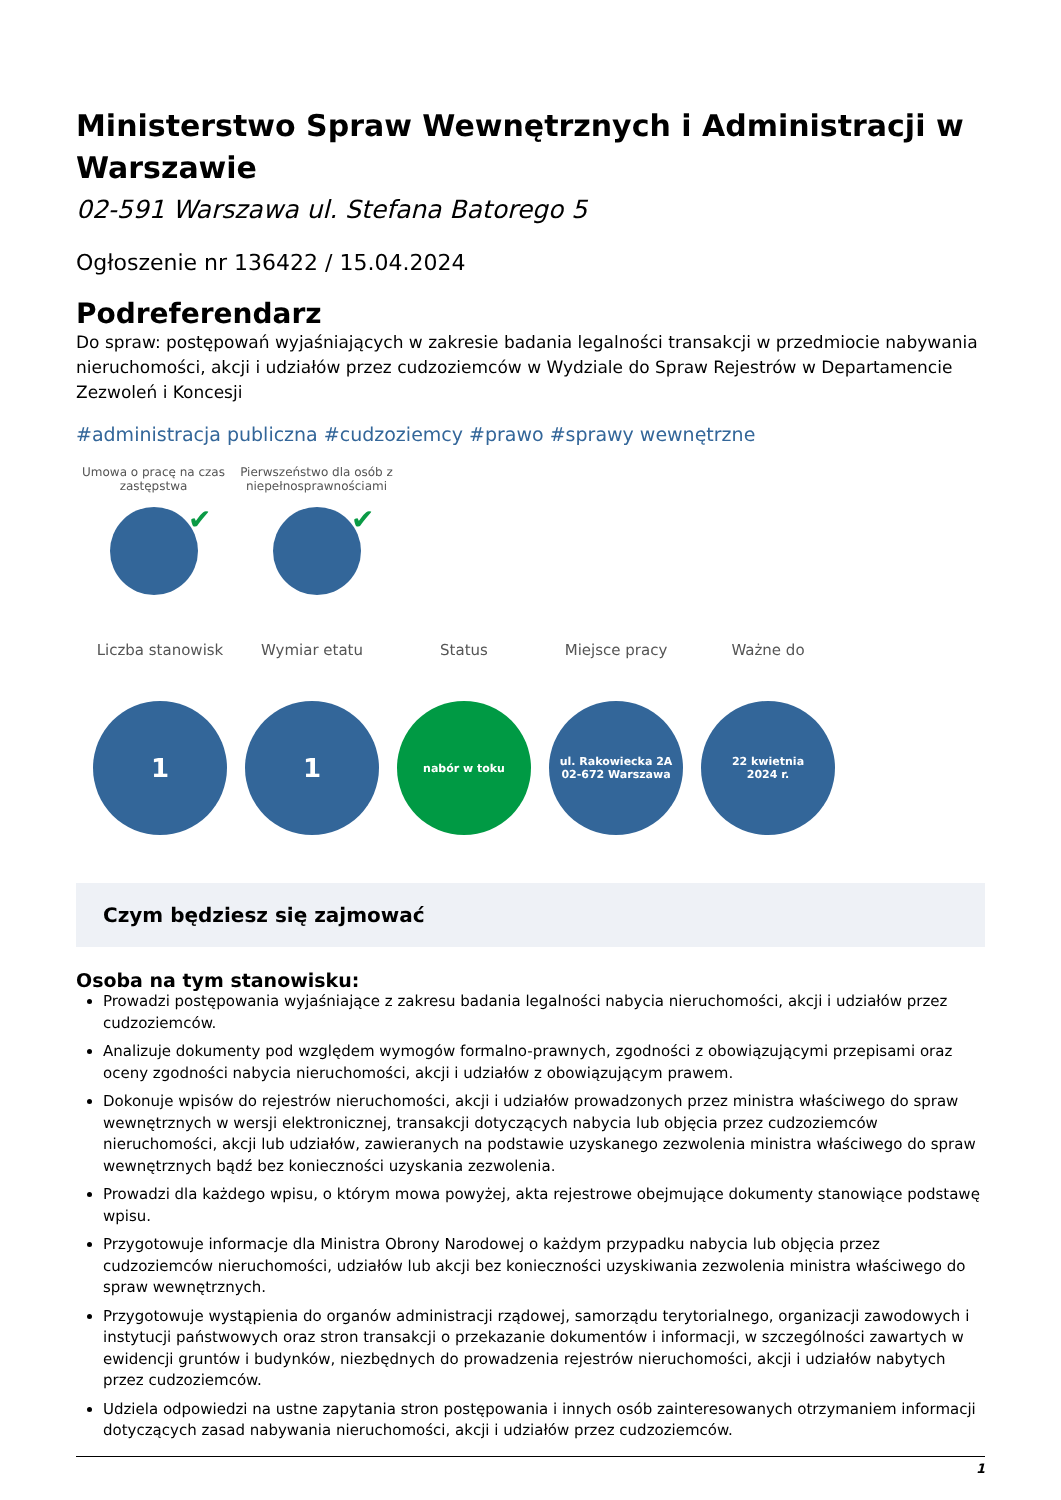Ministerstwo Spraw Wewnętrznych i Administracji w Warszawie
02-591 Warszawa ul. Stefana Batorego 5
Ogłoszenie nr 136422 / 15.04.2024
Podreferendarz
Do spraw: postępowań wyjaśniających w zakresie badania legalności transakcji w przedmiocie nabywania nieruchomości, akcji i udziałów przez cudzoziemców w Wydziale do Spraw Rejestrów w Departamencie Zezwoleń i Koncesji
#administracja publiczna #cudzoziemcy #prawo #sprawy wewnętrzne
Umowa o pracę na czas zastępstwa
✔
Pierwszeństwo dla osób z niepełnosprawnościami
✔
Liczba stanowisk
1
Wymiar etatu
1
Status
nabór w toku
Miejsce pracy
ul. Rakowiecka 2A
02-672 Warszawa
Ważne do
22 kwietnia
2024 r.
Czym będziesz się zajmować
Osoba na tym stanowisku:
Prowadzi postępowania wyjaśniające z zakresu badania legalności nabycia nieruchomości, akcji i udziałów przez cudzoziemców.
Analizuje dokumenty pod względem wymogów formalno-prawnych, zgodności z obowiązującymi przepisami oraz oceny zgodności nabycia nieruchomości, akcji i udziałów z obowiązującym prawem.
Dokonuje wpisów do rejestrów nieruchomości, akcji i udziałów prowadzonych przez ministra właściwego do spraw wewnętrznych w wersji elektronicznej, transakcji dotyczących nabycia lub objęcia przez cudzoziemców nieruchomości, akcji lub udziałów, zawieranych na podstawie uzyskanego zezwolenia ministra właściwego do spraw wewnętrznych bądź bez konieczności uzyskania zezwolenia.
Prowadzi dla każdego wpisu, o którym mowa powyżej, akta rejestrowe obejmujące dokumenty stanowiące podstawę wpisu.
Przygotowuje informacje dla Ministra Obrony Narodowej o każdym przypadku nabycia lub objęcia przez cudzoziemców nieruchomości, udziałów lub akcji bez konieczności uzyskiwania zezwolenia ministra właściwego do spraw wewnętrznych.
Przygotowuje wystąpienia do organów administracji rządowej, samorządu terytorialnego, organizacji zawodowych i instytucji państwowych oraz stron transakcji o przekazanie dokumentów i informacji, w szczególności zawartych w ewidencji gruntów i budynków, niezbędnych do prowadzenia rejestrów nieruchomości, akcji i udziałów nabytych przez cudzoziemców.
Udziela odpowiedzi na ustne zapytania stron postępowania i innych osób zainteresowanych otrzymaniem informacji dotyczących zasad nabywania nieruchomości, akcji i udziałów przez cudzoziemców.
1